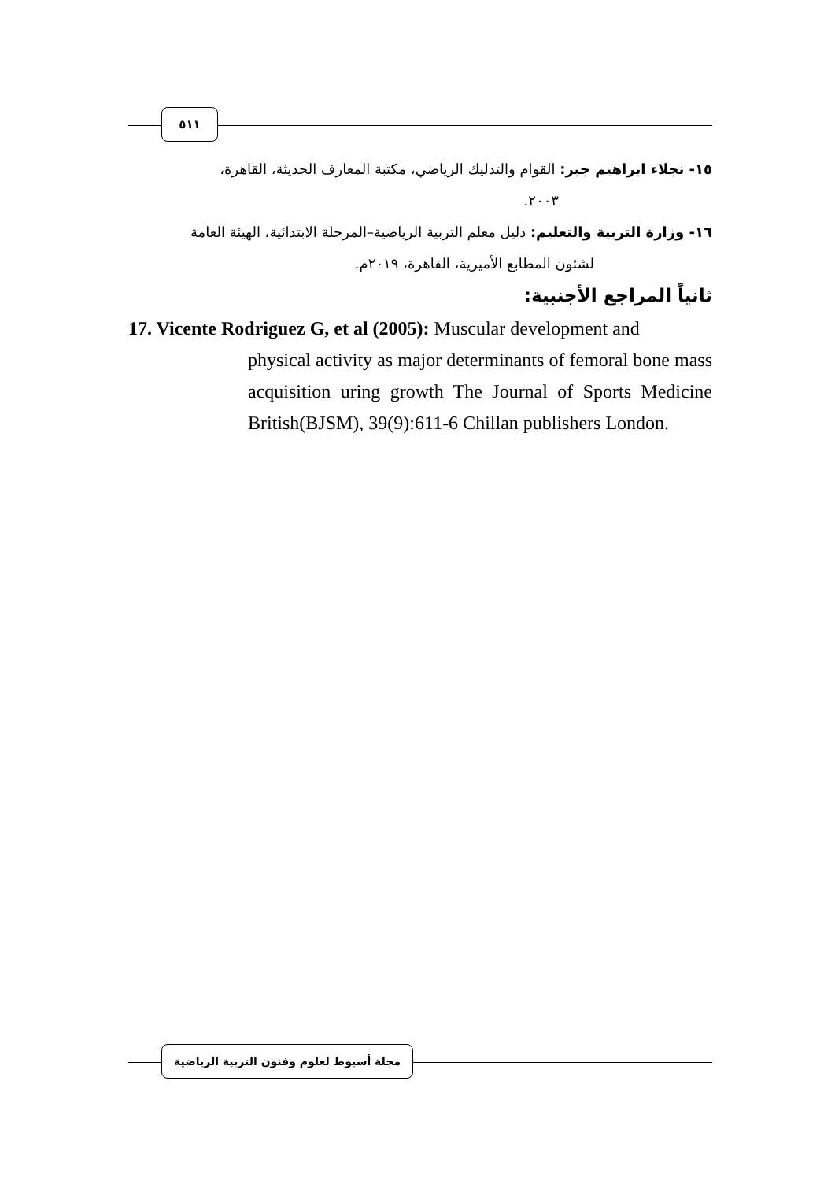٥١١
١٥- نجلاء ابراهيم جبر: القوام والتدليك الرياضي، مكتبة المعارف الحديثة، القاهرة،
٢٠٠٣.
١٦- وزارة التربية والتعليم: دليل معلم التربية الرياضية–المرحلة الابتدائية، الهيئة العامة
لشئون المطابع الأميرية، القاهرة، ٢٠١٩م.
ثانياً المراجع الأجنبية:
17. Vicente Rodriguez G, et al (2005): Muscular development and
physical activity as major determinants of femoral bone mass acquisition uring growth The Journal of Sports Medicine British(BJSM), 39(9):611-6 Chillan publishers London.
مجلة أسيوط لعلوم وفنون التربية الرياضية